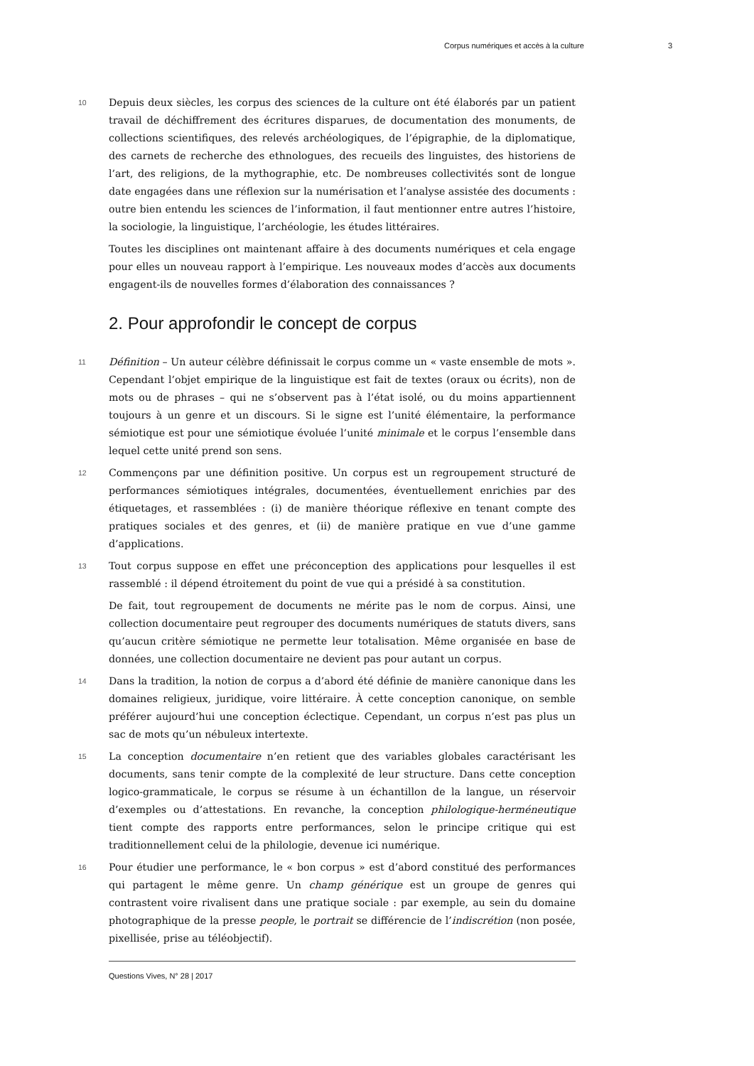Corpus numériques et accès à la culture 3
10
Depuis deux siècles, les corpus des sciences de la culture ont été élaborés par un patient travail de déchiffrement des écritures disparues, de documentation des monuments, de collections scientifiques, des relevés archéologiques, de l’épigraphie, de la diplomatique, des carnets de recherche des ethnologues, des recueils des linguistes, des historiens de l’art, des religions, de la mythographie, etc. De nombreuses collectivités sont de longue date engagées dans une réflexion sur la numérisation et l’analyse assistée des documents : outre bien entendu les sciences de l’information, il faut mentionner entre autres l’histoire, la sociologie, la linguistique, l’archéologie, les études littéraires.
Toutes les disciplines ont maintenant affaire à des documents numériques et cela engage pour elles un nouveau rapport à l’empirique. Les nouveaux modes d’accès aux documents engagent-ils de nouvelles formes d’élaboration des connaissances ?
2. Pour approfondir le concept de corpus
11
Définition – Un auteur célèbre définissait le corpus comme un « vaste ensemble de mots ». Cependant l’objet empirique de la linguistique est fait de textes (oraux ou écrits), non de mots ou de phrases – qui ne s’observent pas à l’état isolé, ou du moins appartiennent toujours à un genre et un discours. Si le signe est l’unité élémentaire, la performance sémiotique est pour une sémiotique évoluée l’unité minimale et le corpus l’ensemble dans lequel cette unité prend son sens.
12
Commençons par une définition positive. Un corpus est un regroupement structuré de performances sémiotiques intégrales, documentées, éventuellement enrichies par des étiquetages, et rassemblées : (i) de manière théorique réflexive en tenant compte des pratiques sociales et des genres, et (ii) de manière pratique en vue d’une gamme d’applications.
13
Tout corpus suppose en effet une préconception des applications pour lesquelles il est rassemblé : il dépend étroitement du point de vue qui a présidé à sa constitution.
De fait, tout regroupement de documents ne mérite pas le nom de corpus. Ainsi, une collection documentaire peut regrouper des documents numériques de statuts divers, sans qu’aucun critère sémiotique ne permette leur totalisation. Même organisée en base de données, une collection documentaire ne devient pas pour autant un corpus.
14
Dans la tradition, la notion de corpus a d’abord été définie de manière canonique dans les domaines religieux, juridique, voire littéraire. À cette conception canonique, on semble préférer aujourd’hui une conception éclectique. Cependant, un corpus n’est pas plus un sac de mots qu’un nébuleux intertexte.
15
La conception documentaire n’en retient que des variables globales caractérisant les documents, sans tenir compte de la complexité de leur structure. Dans cette conception logico-grammaticale, le corpus se résume à un échantillon de la langue, un réservoir d’exemples ou d’attestations. En revanche, la conception philologique-herméneutique tient compte des rapports entre performances, selon le principe critique qui est traditionnellement celui de la philologie, devenue ici numérique.
16
Pour étudier une performance, le « bon corpus » est d’abord constitué des performances qui partagent le même genre. Un champ générique est un groupe de genres qui contrastent voire rivalisent dans une pratique sociale : par exemple, au sein du domaine photographique de la presse people, le portrait se différencie de l’indiscrétion (non posée, pixellisée, prise au téléobjectif).
Questions Vives, N° 28 | 2017